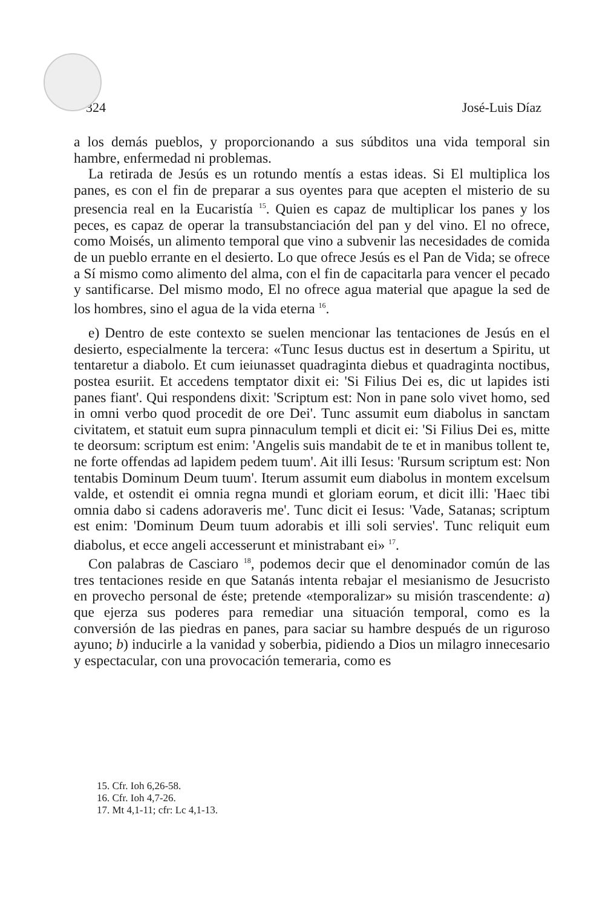324 José-Luis Díaz
a los demás pueblos, y proporcionando a sus súbditos una vida temporal sin hambre, enfermedad ni problemas.
La retirada de Jesús es un rotundo mentís a estas ideas. Si El multiplica los panes, es con el fin de preparar a sus oyentes para que acepten el misterio de su presencia real en la Eucaristía <sup>15</sup>. Quien es capaz de multiplicar los panes y los peces, es capaz de operar la transubstanciación del pan y del vino. El no ofrece, como Moisés, un alimento temporal que vino a subvenir las necesidades de comida de un pueblo errante en el desierto. Lo que ofrece Jesús es el Pan de Vida; se ofrece a Sí mismo como alimento del alma, con el fin de capacitarla para vencer el pecado y santificarse. Del mismo modo, El no ofrece agua material que apague la sed de los hombres, sino el agua de la vida eterna <sup>16</sup>.
e) Dentro de este contexto se suelen mencionar las tentaciones de Jesús en el desierto, especialmente la tercera: «Tunc Iesus ductus est in desertum a Spiritu, ut tentaretur a diabolo. Et cum ieiunasset quadraginta diebus et quadraginta noctibus, postea esuriit. Et accedens temptator dixit ei: 'Si Filius Dei es, dic ut lapides isti panes fiant'. Qui respondens dixit: 'Scriptum est: Non in pane solo vivet homo, sed in omni verbo quod procedit de ore Dei'. Tunc assumit eum diabolus in sanctam civitatem, et statuit eum supra pinnaculum templi et dicit ei: 'Si Filius Dei es, mitte te deorsum: scriptum est enim: 'Angelis suis mandabit de te et in manibus tollent te, ne forte offendas ad lapidem pedem tuum'. Ait illi Iesus: 'Rursum scriptum est: Non tentabis Dominum Deum tuum'. Iterum assumit eum diabolus in montem excelsum valde, et ostendit ei omnia regna mundi et gloriam eorum, et dicit illi: 'Haec tibi omnia dabo si cadens adoraveris me'. Tunc dicit ei Iesus: 'Vade, Satanas; scriptum est enim: 'Dominum Deum tuum adorabis et illi soli servies'. Tunc reliquit eum diabolus, et ecce angeli accesserunt et ministrabant ei» <sup>17</sup>.
Con palabras de Casciaro <sup>18</sup>, podemos decir que el denominador común de las tres tentaciones reside en que Satanás intenta rebajar el mesianismo de Jesucristo en provecho personal de éste; pretende «temporalizar» su misión trascendente: a) que ejerza sus poderes para remediar una situación temporal, como es la conversión de las piedras en panes, para saciar su hambre después de un riguroso ayuno; b) inducirle a la vanidad y soberbia, pidiendo a Dios un milagro innecesario y espectacular, con una provocación temeraria, como es
15. Cfr. Ioh 6,26-58.
16. Cfr. Ioh 4,7-26.
17. Mt 4,1-11; cfr: Lc 4,1-13.